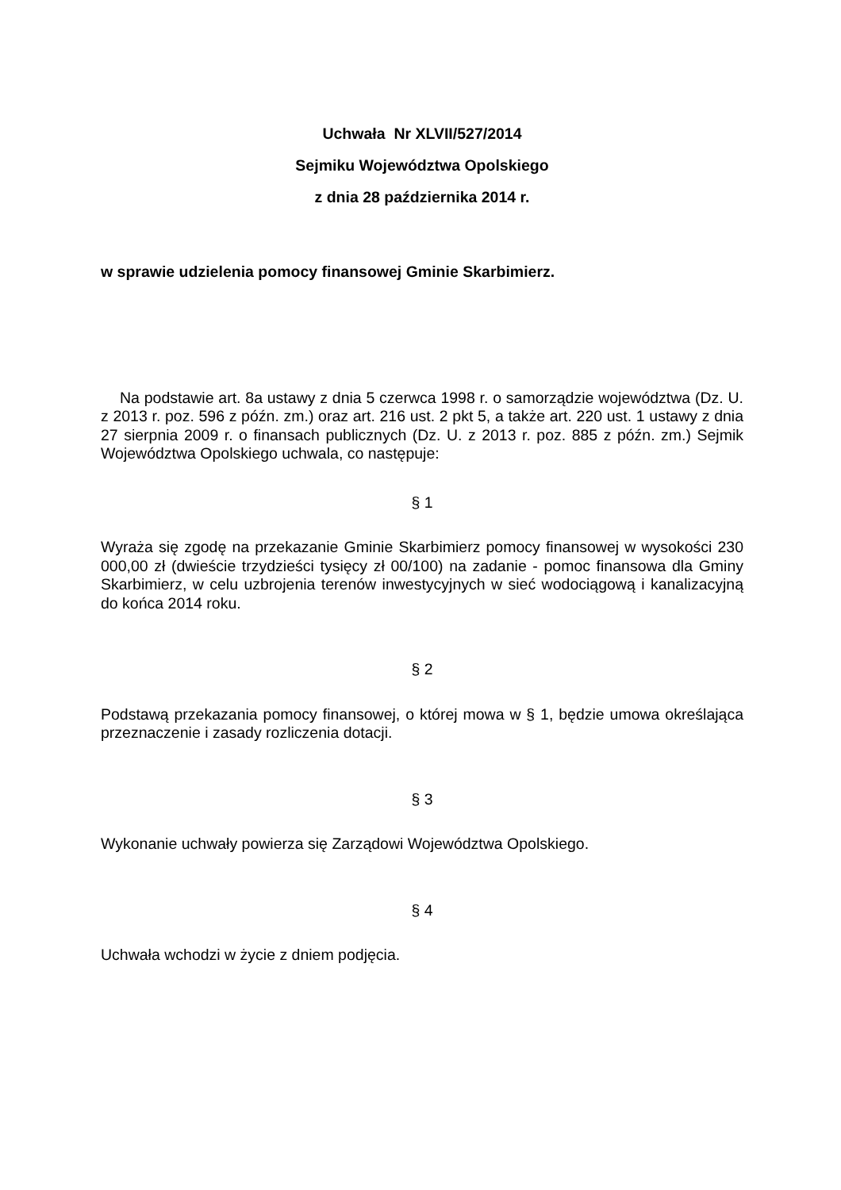Uchwała Nr XLVII/527/2014
Sejmiku Województwa Opolskiego
z dnia 28 października 2014 r.
w sprawie udzielenia pomocy finansowej Gminie Skarbimierz.
Na podstawie art. 8a ustawy z dnia 5 czerwca 1998 r. o samorządzie województwa (Dz. U. z 2013 r. poz. 596 z późn. zm.) oraz art. 216 ust. 2 pkt 5, a także art. 220 ust. 1 ustawy z dnia 27 sierpnia 2009 r. o finansach publicznych (Dz. U. z 2013 r. poz. 885 z późn. zm.) Sejmik Województwa Opolskiego uchwala, co następuje:
§ 1
Wyraża się zgodę na przekazanie Gminie Skarbimierz pomocy finansowej w wysokości 230 000,00 zł (dwieście trzydzieści tysięcy zł 00/100) na zadanie - pomoc finansowa dla Gminy Skarbimierz, w celu uzbrojenia terenów inwestycyjnych w sieć wodociągową i kanalizacyjną do końca 2014 roku.
§ 2
Podstawą przekazania pomocy finansowej, o której mowa w § 1, będzie umowa określająca przeznaczenie i zasady rozliczenia dotacji.
§ 3
Wykonanie uchwały powierza się Zarządowi Województwa Opolskiego.
§ 4
Uchwała wchodzi w życie z dniem podjęcia.